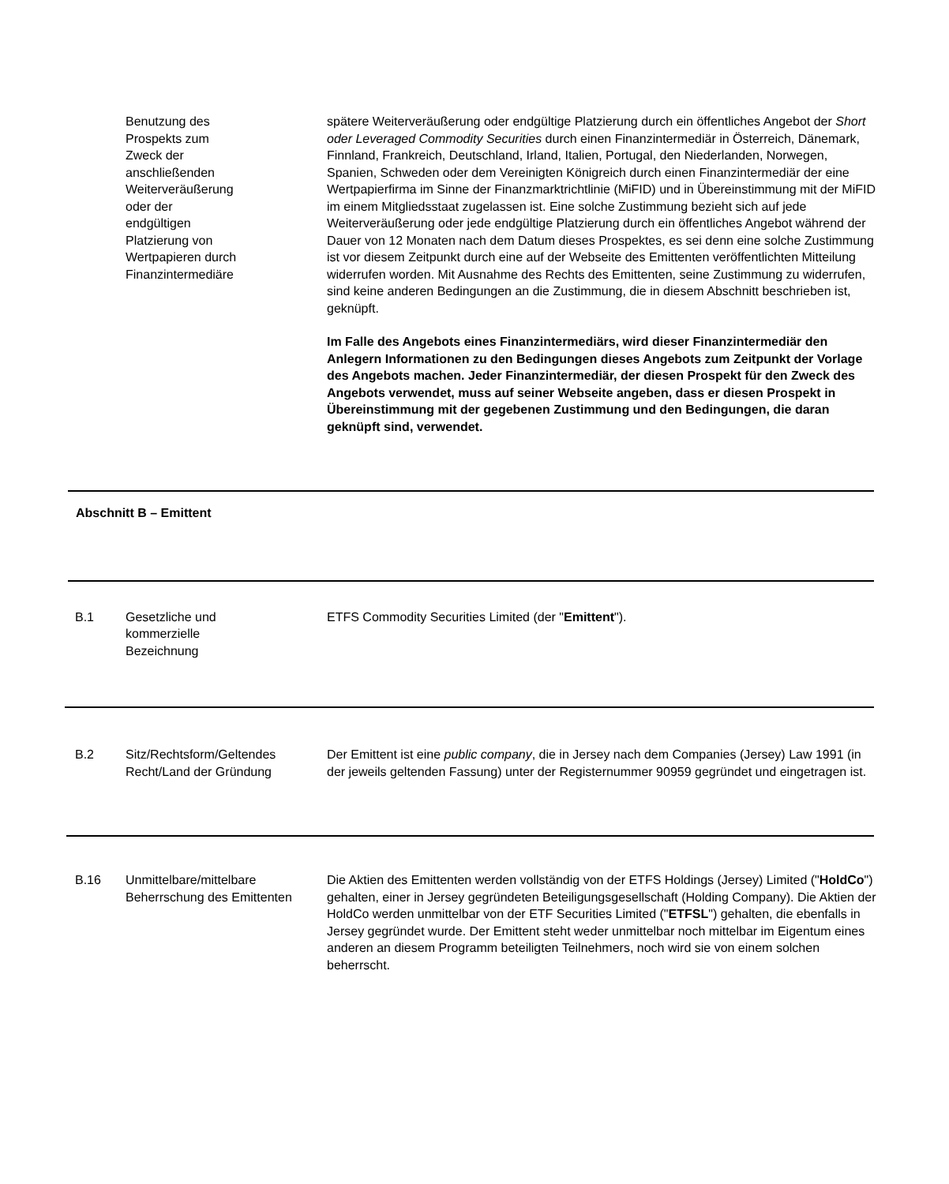Benutzung des
Prospekts zum
Zweck der
anschließenden
Weiterveräußerung
oder der
endgültigen
Platzierung von
Wertpapieren durch
Finanzintermediäre
spätere Weiterveräußerung oder endgültige Platzierung durch ein öffentliches Angebot der Short oder Leveraged Commodity Securities durch einen Finanzintermediär in Österreich, Dänemark, Finnland, Frankreich, Deutschland, Irland, Italien, Portugal, den Niederlanden, Norwegen, Spanien, Schweden oder dem Vereinigten Königreich durch einen Finanzintermediär der eine Wertpapierfirma im Sinne der Finanzmarktrichtlinie (MiFID) und in Übereinstimmung mit der MiFID im einem Mitgliedsstaat zugelassen ist. Eine solche Zustimmung bezieht sich auf jede Weiterveräußerung oder jede endgültige Platzierung durch ein öffentliches Angebot während der Dauer von 12 Monaten nach dem Datum dieses Prospektes, es sei denn eine solche Zustimmung ist vor diesem Zeitpunkt durch eine auf der Webseite des Emittenten veröffentlichten Mitteilung widerrufen worden. Mit Ausnahme des Rechts des Emittenten, seine Zustimmung zu widerrufen, sind keine anderen Bedingungen an die Zustimmung, die in diesem Abschnitt beschrieben ist, geknüpft.
Im Falle des Angebots eines Finanzintermediärs, wird dieser Finanzintermediär den Anlegern Informationen zu den Bedingungen dieses Angebots zum Zeitpunkt der Vorlage des Angebots machen. Jeder Finanzintermediär, der diesen Prospekt für den Zweck des Angebots verwendet, muss auf seiner Webseite angeben, dass er diesen Prospekt in Übereinstimmung mit der gegebenen Zustimmung und den Bedingungen, die daran geknüpft sind, verwendet.
Abschnitt B – Emittent
B.1 Gesetzliche und
kommerzielle
Bezeichnung
ETFS Commodity Securities Limited (der "Emittent").
B.2 Sitz/Rechtsform/Geltendes Recht/Land der Gründung
Der Emittent ist eine public company, die in Jersey nach dem Companies (Jersey) Law 1991 (in der jeweils geltenden Fassung) unter der Registernummer 90959 gegründet und eingetragen ist.
B.16 Unmittelbare/mittelbare Beherrschung des Emittenten
Die Aktien des Emittenten werden vollständig von der ETFS Holdings (Jersey) Limited ("HoldCo") gehalten, einer in Jersey gegründeten Beteiligungsgesellschaft (Holding Company). Die Aktien der HoldCo werden unmittelbar von der ETF Securities Limited ("ETFSL") gehalten, die ebenfalls in Jersey gegründet wurde. Der Emittent steht weder unmittelbar noch mittelbar im Eigentum eines anderen an diesem Programm beteiligten Teilnehmers, noch wird sie von einem solchen beherrscht.